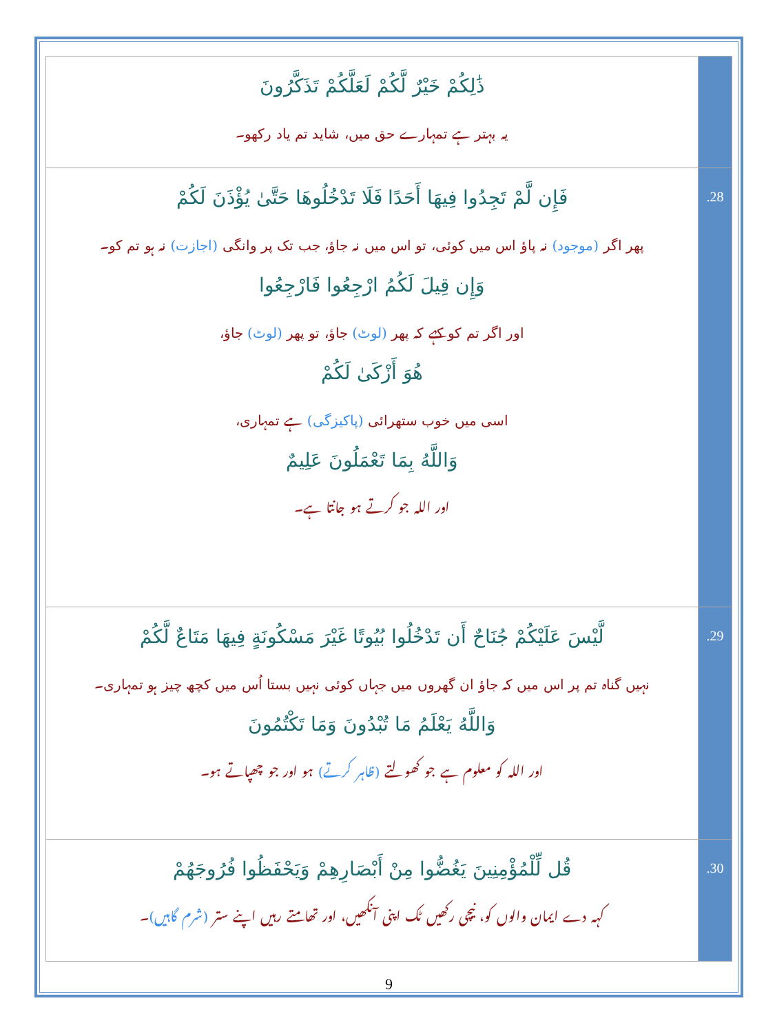| ذَٰلِكُمْ خَيْرٌ لَّكُمْ لَعَلَّكُمْ تَذَكَّرُونَ یہ بہتر ہے تمہارے حق میں، شاید تم یاد رکھو۔ | |
| فَإِن لَّمْ تَجِدُوا فِيهَا أَحَدًا فَلَا تَدْخُلُوهَا حَتَّىٰ يُؤْذَنَ لَكُمْ پھر اگر (موجود) نہ پاؤ اس میں کوئی، تو اس میں نہ جاؤ، جب تک پر وانگی (اجازت) نہ ہو تم کو۔ وَإِن قِيلَ لَكُمُ ارْجِعُوا فَارْجِعُوا اور اگر تم کو کہے کہ پھر (لوٹ) جاؤ، تو پھر (لوٹ) جاؤ، هُوَ أَزْكَىٰ لَكُمْ اسی میں خوب ستھرائی (پاکیزگی) ہے تمہاری، وَاللَّهُ بِمَا تَعْمَلُونَ عَلِيمٌ اور اللہ جو کرتے ہو جانتا ہے۔ | .28 |
| لَّيْسَ عَلَيْكُمْ جُنَاحٌ أَن تَدْخُلُوا بُيُوتًا غَيْرَ مَسْكُونَةٍ فِيهَا مَتَاعٌ لَّكُمْ نہیں گناہ تم پر اس میں کہ جاؤ ان گھروں میں جہاں کوئی نہیں بستا اُس میں کچھ چیز ہو تمہاری۔ وَاللَّهُ يَعْلَمُ مَا تُبْدُونَ وَمَا تَكْتُمُونَ اور اللہ کو معلوم ہے جو کھولتے (ظاہر کرتے) ہو اور جو چھپاتے ہو۔ | .29 |
| قُل لِّلْمُؤْمِنِينَ يَغُضُّوا مِنْ أَبْصَارِهِمْ وَيَحْفَظُوا فُرُوجَهُمْ کہہ دے ایمان والوں کو، نیچی رکھیں ٹک اپنی آنکھیں، اور تھامتے رہیں اپنے ستر (شرم گاہیں) ۔ | .30 |
9